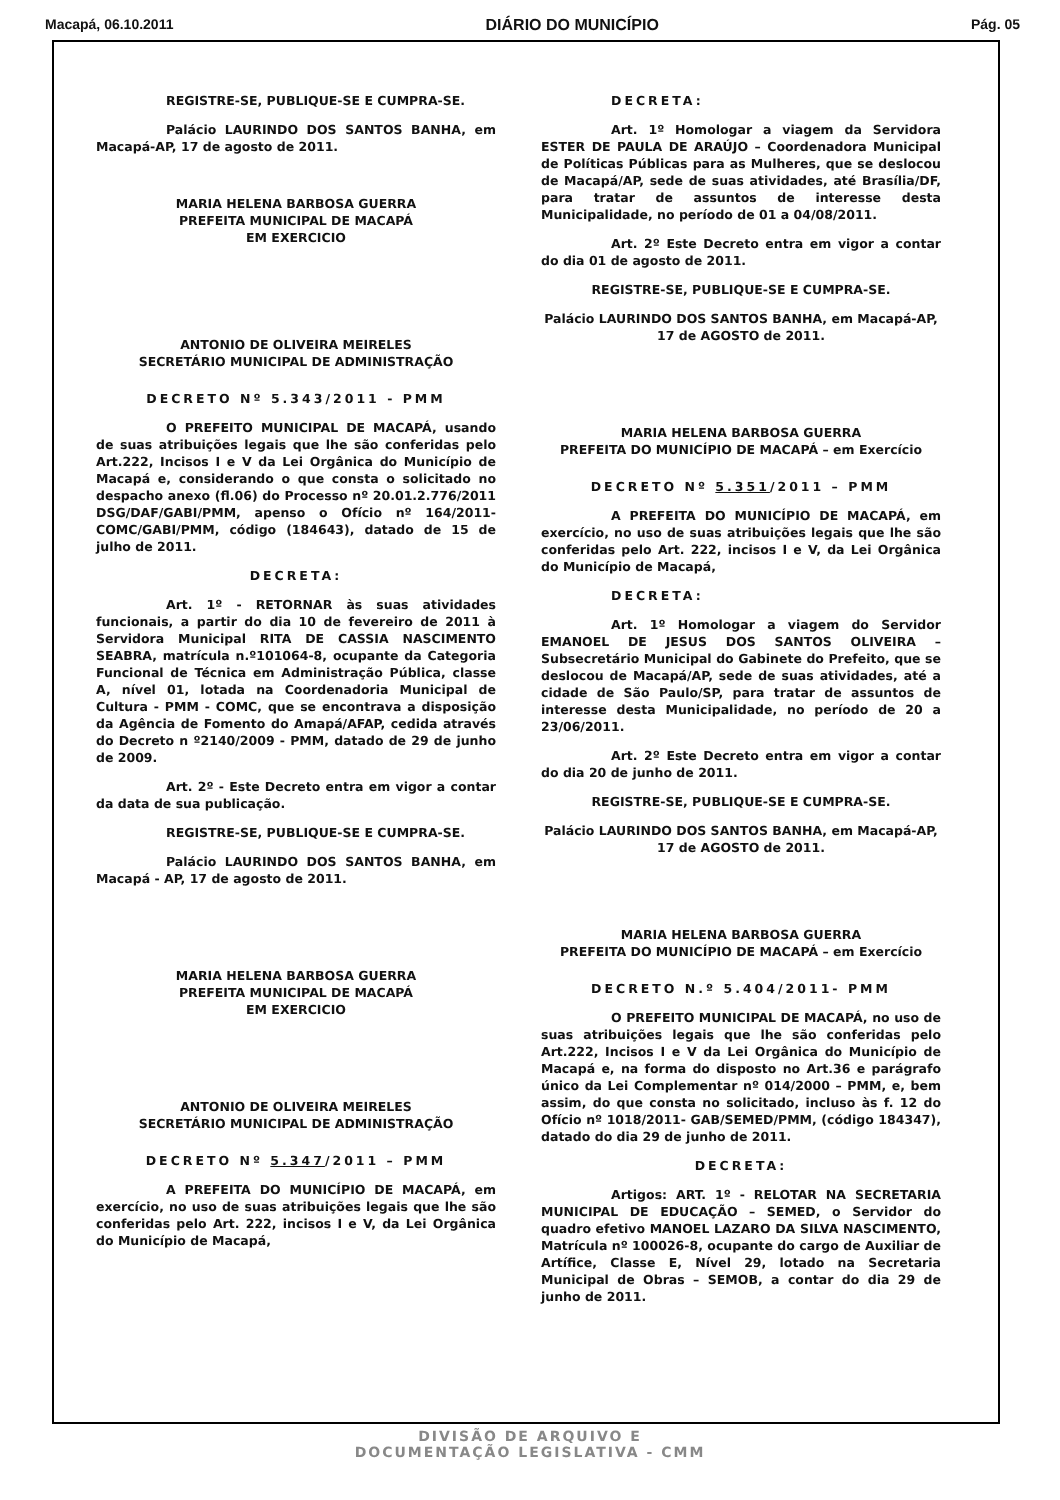Macapá, 06.10.2011 DIÁRIO DO MUNICÍPIO Pág. 05
REGISTRE-SE, PUBLIQUE-SE E CUMPRA-SE.
Palácio LAURINDO DOS SANTOS BANHA, em Macapá-AP, 17 de agosto de 2011.
MARIA HELENA BARBOSA GUERRA
PREFEITA MUNICIPAL DE MACAPÁ
EM EXERCICIO
ANTONIO DE OLIVEIRA MEIRELES
SECRETÁRIO MUNICIPAL DE ADMINISTRAÇÃO
DECRETO Nº 5.343/2011 - PMM
O PREFEITO MUNICIPAL DE MACAPÁ, usando de suas atribuições legais que lhe são conferidas pelo Art.222, Incisos I e V da Lei Orgânica do Município de Macapá e, considerando o que consta o solicitado no despacho anexo (fl.06) do Processo nº 20.01.2.776/2011 DSG/DAF/GABI/PMM, apenso o Ofício nº 164/2011- COMC/GABI/PMM, código (184643), datado de 15 de julho de 2011.
DECRETA:
Art. 1º - RETORNAR às suas atividades funcionais, a partir do dia 10 de fevereiro de 2011 à Servidora Municipal RITA DE CASSIA NASCIMENTO SEABRA, matrícula n.º101064-8, ocupante da Categoria Funcional de Técnica em Administração Pública, classe A, nível 01, lotada na Coordenadoria Municipal de Cultura - PMM - COMC, que se encontrava a disposição da Agência de Fomento do Amapá/AFAP, cedida através do Decreto n º2140/2009 - PMM, datado de 29 de junho de 2009.
Art. 2º - Este Decreto entra em vigor a contar da data de sua publicação.
REGISTRE-SE, PUBLIQUE-SE E CUMPRA-SE.
Palácio LAURINDO DOS SANTOS BANHA, em Macapá - AP, 17 de agosto de 2011.
MARIA HELENA BARBOSA GUERRA
PREFEITA MUNICIPAL DE MACAPÁ
EM EXERCICIO
ANTONIO DE OLIVEIRA MEIRELES
SECRETÁRIO MUNICIPAL DE ADMINISTRAÇÃO
DECRETO Nº 5.347/2011 – PMM
A PREFEITA DO MUNICÍPIO DE MACAPÁ, em exercício, no uso de suas atribuições legais que lhe são conferidas pelo Art. 222, incisos I e V, da Lei Orgânica do Município de Macapá,
DECRETA:
Art. 1º Homologar a viagem da Servidora ESTER DE PAULA DE ARAÚJO – Coordenadora Municipal de Políticas Públicas para as Mulheres, que se deslocou de Macapá/AP, sede de suas atividades, até Brasília/DF, para tratar de assuntos de interesse desta Municipalidade, no período de 01 a 04/08/2011.
Art. 2º Este Decreto entra em vigor a contar do dia 01 de agosto de 2011.
REGISTRE-SE, PUBLIQUE-SE E CUMPRA-SE.
Palácio LAURINDO DOS SANTOS BANHA, em Macapá-AP, 17 de AGOSTO de 2011.
MARIA HELENA BARBOSA GUERRA
PREFEITA DO MUNICÍPIO DE MACAPÁ – em Exercício
DECRETO Nº 5.351/2011 – PMM
A PREFEITA DO MUNICÍPIO DE MACAPÁ, em exercício, no uso de suas atribuições legais que lhe são conferidas pelo Art. 222, incisos I e V, da Lei Orgânica do Município de Macapá,
DECRETA:
Art. 1º Homologar a viagem do Servidor EMANOEL DE JESUS DOS SANTOS OLIVEIRA – Subsecretário Municipal do Gabinete do Prefeito, que se deslocou de Macapá/AP, sede de suas atividades, até a cidade de São Paulo/SP, para tratar de assuntos de interesse desta Municipalidade, no período de 20 a 23/06/2011.
Art. 2º Este Decreto entra em vigor a contar do dia 20 de junho de 2011.
REGISTRE-SE, PUBLIQUE-SE E CUMPRA-SE.
Palácio LAURINDO DOS SANTOS BANHA, em Macapá-AP, 17 de AGOSTO de 2011.
MARIA HELENA BARBOSA GUERRA
PREFEITA DO MUNICÍPIO DE MACAPÁ – em Exercício
DECRETO N.º 5.404/2011- PMM
O PREFEITO MUNICIPAL DE MACAPÁ, no uso de suas atribuições legais que lhe são conferidas pelo Art.222, Incisos I e V da Lei Orgânica do Município de Macapá e, na forma do disposto no Art.36 e parágrafo único da Lei Complementar nº 014/2000 – PMM, e, bem assim, do que consta no solicitado, incluso às f. 12 do Ofício nº 1018/2011- GAB/SEMED/PMM, (código 184347), datado do dia 29 de junho de 2011.
DECRETA:
Artigos: ART. 1º - RELOTAR NA SECRETARIA MUNICIPAL DE EDUCAÇÃO – SEMED, o Servidor do quadro efetivo MANOEL LAZARO DA SILVA NASCIMENTO, Matrícula nº 100026-8, ocupante do cargo de Auxiliar de Artífice, Classe E, Nível 29, lotado na Secretaria Municipal de Obras – SEMOB, a contar do dia 29 de junho de 2011.
DIVISÃO DE ARQUIVO E
DOCUMENTAÇÃO LEGISLATIVA - CMM